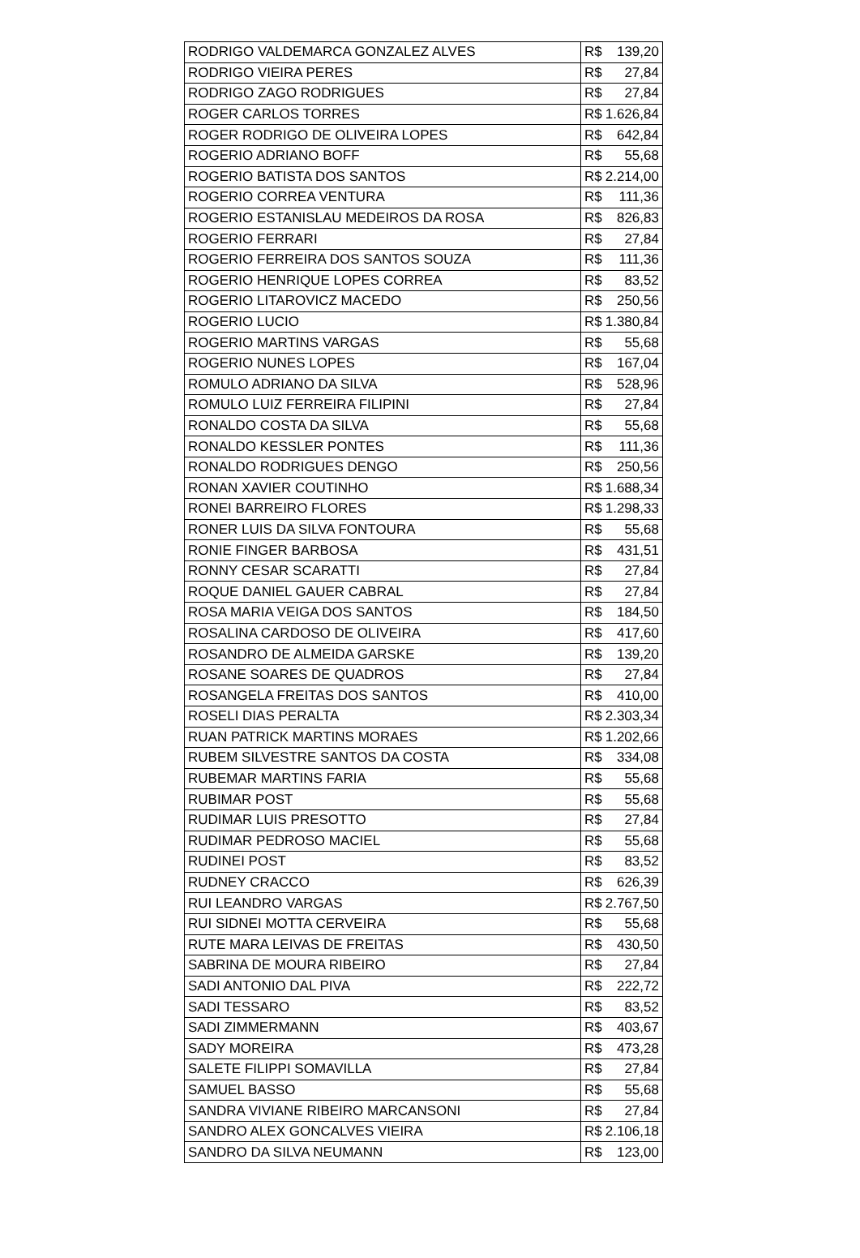| RODRIGO VALDEMARCA GONZALEZ ALVES | R$ | 139,20 |
| RODRIGO VIEIRA PERES | R$ | 27,84 |
| RODRIGO ZAGO RODRIGUES | R$ | 27,84 |
| ROGER CARLOS TORRES | R$ | 1.626,84 |
| ROGER RODRIGO DE OLIVEIRA LOPES | R$ | 642,84 |
| ROGERIO ADRIANO BOFF | R$ | 55,68 |
| ROGERIO BATISTA DOS SANTOS | R$ | 2.214,00 |
| ROGERIO CORREA VENTURA | R$ | 111,36 |
| ROGERIO ESTANISLAU MEDEIROS DA ROSA | R$ | 826,83 |
| ROGERIO FERRARI | R$ | 27,84 |
| ROGERIO FERREIRA DOS SANTOS SOUZA | R$ | 111,36 |
| ROGERIO HENRIQUE LOPES CORREA | R$ | 83,52 |
| ROGERIO LITAROVICZ MACEDO | R$ | 250,56 |
| ROGERIO LUCIO | R$ | 1.380,84 |
| ROGERIO MARTINS VARGAS | R$ | 55,68 |
| ROGERIO NUNES LOPES | R$ | 167,04 |
| ROMULO ADRIANO DA SILVA | R$ | 528,96 |
| ROMULO LUIZ FERREIRA FILIPINI | R$ | 27,84 |
| RONALDO COSTA DA SILVA | R$ | 55,68 |
| RONALDO KESSLER PONTES | R$ | 111,36 |
| RONALDO RODRIGUES DENGO | R$ | 250,56 |
| RONAN XAVIER COUTINHO | R$ | 1.688,34 |
| RONEI BARREIRO FLORES | R$ | 1.298,33 |
| RONER LUIS DA SILVA FONTOURA | R$ | 55,68 |
| RONIE FINGER BARBOSA | R$ | 431,51 |
| RONNY CESAR SCARATTI | R$ | 27,84 |
| ROQUE DANIEL GAUER CABRAL | R$ | 27,84 |
| ROSA MARIA VEIGA DOS SANTOS | R$ | 184,50 |
| ROSALINA CARDOSO DE OLIVEIRA | R$ | 417,60 |
| ROSANDRO DE ALMEIDA GARSKE | R$ | 139,20 |
| ROSANE SOARES DE QUADROS | R$ | 27,84 |
| ROSANGELA FREITAS DOS SANTOS | R$ | 410,00 |
| ROSELI DIAS PERALTA | R$ | 2.303,34 |
| RUAN PATRICK MARTINS MORAES | R$ | 1.202,66 |
| RUBEM SILVESTRE SANTOS DA COSTA | R$ | 334,08 |
| RUBEMAR MARTINS FARIA | R$ | 55,68 |
| RUBIMAR POST | R$ | 55,68 |
| RUDIMAR LUIS PRESOTTO | R$ | 27,84 |
| RUDIMAR PEDROSO MACIEL | R$ | 55,68 |
| RUDINEI POST | R$ | 83,52 |
| RUDNEY CRACCO | R$ | 626,39 |
| RUI LEANDRO VARGAS | R$ | 2.767,50 |
| RUI SIDNEI MOTTA CERVEIRA | R$ | 55,68 |
| RUTE MARA LEIVAS DE FREITAS | R$ | 430,50 |
| SABRINA DE MOURA RIBEIRO | R$ | 27,84 |
| SADI ANTONIO DAL PIVA | R$ | 222,72 |
| SADI TESSARO | R$ | 83,52 |
| SADI ZIMMERMANN | R$ | 403,67 |
| SADY MOREIRA | R$ | 473,28 |
| SALETE FILIPPI SOMAVILLA | R$ | 27,84 |
| SAMUEL BASSO | R$ | 55,68 |
| SANDRA VIVIANE RIBEIRO MARCANSONI | R$ | 27,84 |
| SANDRO ALEX GONCALVES VIEIRA | R$ | 2.106,18 |
| SANDRO DA SILVA NEUMANN | R$ | 123,00 |